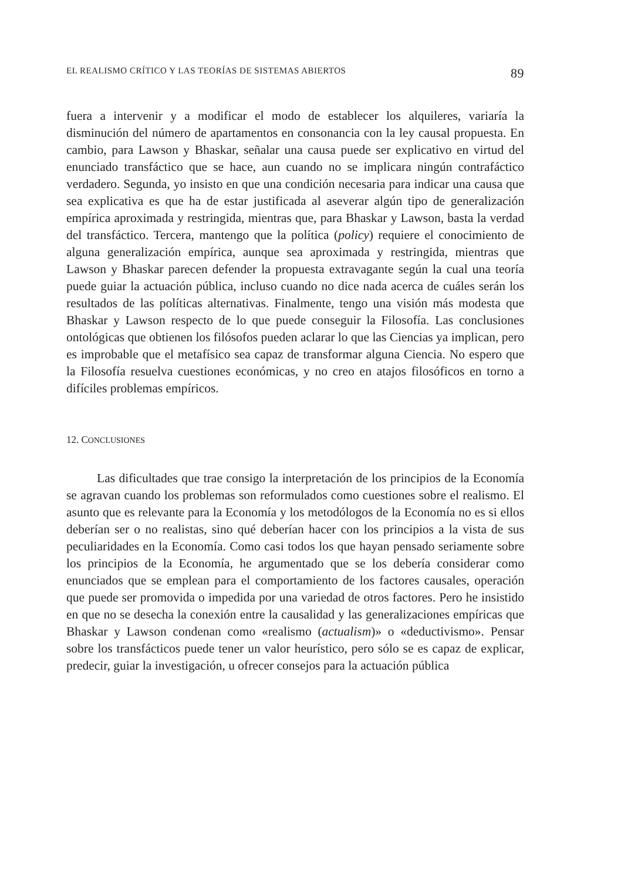EL REALISMO CRÍTICO Y LAS TEORÍAS DE SISTEMAS ABIERTOS 89
fuera a intervenir y a modificar el modo de establecer los alquileres, variaría la disminución del número de apartamentos en consonancia con la ley causal propuesta. En cambio, para Lawson y Bhaskar, señalar una causa puede ser explicativo en virtud del enunciado transfáctico que se hace, aun cuando no se implicara ningún contrafáctico verdadero. Segunda, yo insisto en que una condición necesaria para indicar una causa que sea explicativa es que ha de estar justificada al aseverar algún tipo de generalización empírica aproximada y restringida, mientras que, para Bhaskar y Lawson, basta la verdad del transfáctico. Tercera, mantengo que la política (policy) requiere el conocimiento de alguna generalización empírica, aunque sea aproximada y restringida, mientras que Lawson y Bhaskar parecen defender la propuesta extravagante según la cual una teoría puede guiar la actuación pública, incluso cuando no dice nada acerca de cuáles serán los resultados de las políticas alternativas. Finalmente, tengo una visión más modesta que Bhaskar y Lawson respecto de lo que puede conseguir la Filosofía. Las conclusiones ontológicas que obtienen los filósofos pueden aclarar lo que las Ciencias ya implican, pero es improbable que el metafísico sea capaz de transformar alguna Ciencia. No espero que la Filosofía resuelva cuestiones económicas, y no creo en atajos filosóficos en torno a difíciles problemas empíricos.
12. CONCLUSIONES
Las dificultades que trae consigo la interpretación de los principios de la Economía se agravan cuando los problemas son reformulados como cuestiones sobre el realismo. El asunto que es relevante para la Economía y los metodólogos de la Economía no es si ellos deberían ser o no realistas, sino qué deberían hacer con los principios a la vista de sus peculiaridades en la Economía. Como casi todos los que hayan pensado seriamente sobre los principios de la Economía, he argumentado que se los debería considerar como enunciados que se emplean para el comportamiento de los factores causales, operación que puede ser promovida o impedida por una variedad de otros factores. Pero he insistido en que no se desecha la conexión entre la causalidad y las generalizaciones empíricas que Bhaskar y Lawson condenan como «realismo (actualism)» o «deductivismo». Pensar sobre los transfácticos puede tener un valor heurístico, pero sólo se es capaz de explicar, predecir, guiar la investigación, u ofrecer consejos para la actuación pública